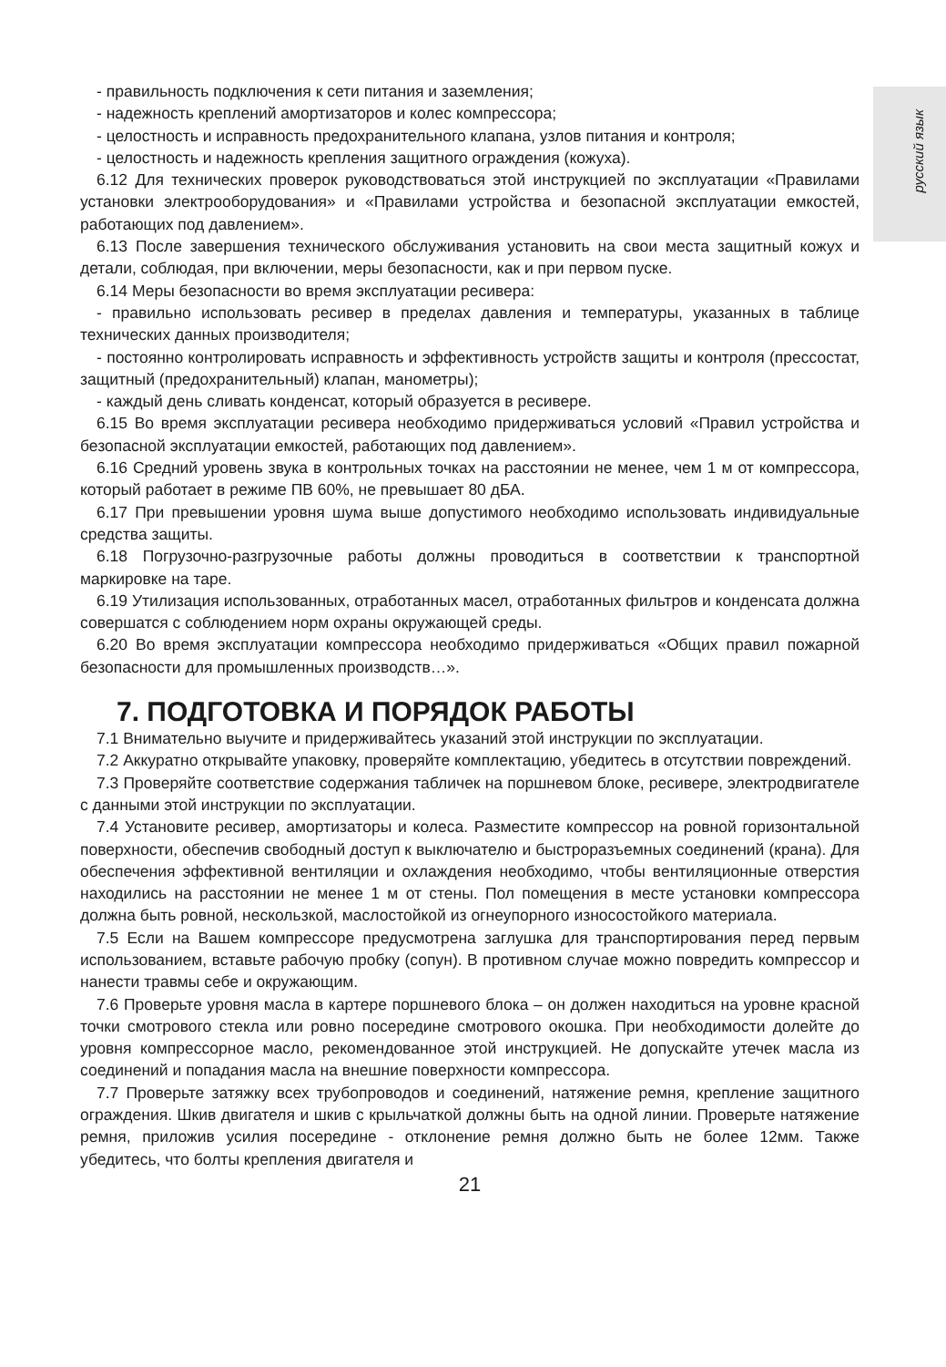русский язык
- правильность подключения к сети питания и заземления;
- надежность креплений амортизаторов и колес компрессора;
- целостность и исправность предохранительного клапана, узлов питания и контроля;
- целостность и надежность крепления защитного ограждения (кожуха).
6.12 Для технических проверок руководствоваться этой инструкцией по эксплуатации «Правилами установки электрооборудования» и «Правилами устройства и безопасной эксплуатации емкостей, работающих под давлением».
6.13 После завершения технического обслуживания установить на свои места защитный кожух и детали, соблюдая, при включении, меры безопасности, как и при первом пуске.
6.14 Меры безопасности во время эксплуатации ресивера:
- правильно использовать ресивер в пределах давления и температуры, указанных в таблице технических данных производителя;
- постоянно контролировать исправность и эффективность устройств защиты и контроля (прессостат, защитный (предохранительный) клапан, манометры);
- каждый день сливать конденсат, который образуется в ресивере.
6.15 Во время эксплуатации ресивера необходимо придерживаться условий «Правил устройства и безопасной эксплуатации емкостей, работающих под давлением».
6.16 Средний уровень звука в контрольных точках на расстоянии не менее, чем 1 м от компрессора, который работает в режиме ПВ 60%, не превышает 80 дБА.
6.17 При превышении уровня шума выше допустимого необходимо использовать индивидуальные средства защиты.
6.18 Погрузочно-разгрузочные работы должны проводиться в соответствии к транспортной маркировке на таре.
6.19 Утилизация использованных, отработанных масел, отработанных фильтров и конденсата должна совершатся с соблюдением норм охраны окружающей среды.
6.20 Во время эксплуатации компрессора необходимо придерживаться «Общих правил пожарной безопасности для промышленных производств…».
7. ПОДГОТОВКА И ПОРЯДОК РАБОТЫ
7.1 Внимательно выучите и придерживайтесь указаний этой инструкции по эксплуатации.
7.2 Аккуратно открывайте упаковку, проверяйте комплектацию, убедитесь в отсутствии повреждений.
7.3 Проверяйте соответствие содержания табличек на поршневом блоке, ресивере, электродвигателе с данными этой инструкции по эксплуатации.
7.4 Установите ресивер, амортизаторы и колеса. Разместите компрессор на ровной горизонтальной поверхности, обеспечив свободный доступ к выключателю и быстроразъемных соединений (крана). Для обеспечения эффективной вентиляции и охлаждения необходимо, чтобы вентиляционные отверстия находились на расстоянии не менее 1 м от стены. Пол помещения в месте установки компрессора должна быть ровной, нескользкой, маслостойкой из огнеупорного износостойкого материала.
7.5 Если на Вашем компрессоре предусмотрена заглушка для транспортирования перед первым использованием, вставьте рабочую пробку (сопун). В противном случае можно повредить компрессор и нанести травмы себе и окружающим.
7.6 Проверьте уровня масла в картере поршневого блока – он должен находиться на уровне красной точки смотрового стекла или ровно посередине смотрового окошка. При необходимости долейте до уровня компрессорное масло, рекомендованное этой инструкцией. Не допускайте утечек масла из соединений и попадания масла на внешние поверхности компрессора.
7.7 Проверьте затяжку всех трубопроводов и соединений, натяжение ремня, крепление защитного ограждения. Шкив двигателя и шкив с крыльчаткой должны быть на одной линии. Проверьте натяжение ремня, приложив усилия посередине - отклонение ремня должно быть не более 12мм. Также убедитесь, что болты крепления двигателя и
21